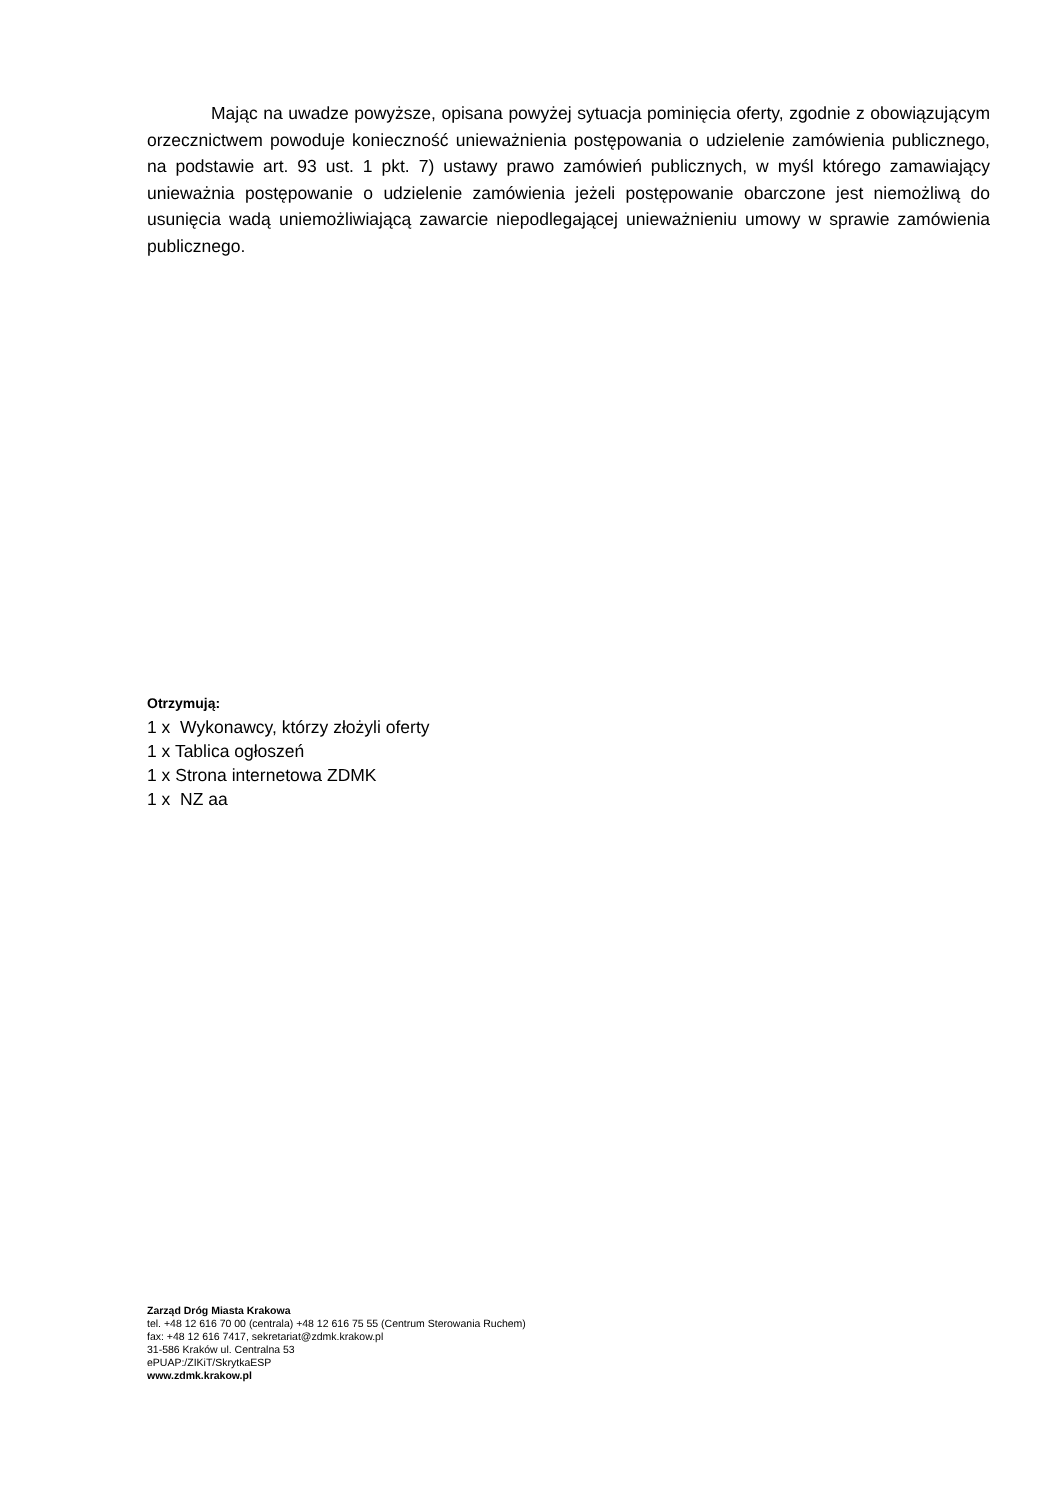Mając na uwadze powyższe, opisana powyżej sytuacja pominięcia oferty, zgodnie z obowiązującym orzecznictwem powoduje konieczność unieważnienia postępowania o udzielenie zamówienia publicznego, na podstawie art. 93 ust. 1 pkt. 7) ustawy prawo zamówień publicznych, w myśl którego zamawiający unieważnia postępowanie o udzielenie zamówienia jeżeli postępowanie obarczone jest niemożliwą do usunięcia wadą uniemożliwiającą zawarcie niepodlegającej unieważnieniu umowy w sprawie zamówienia publicznego.
Otrzymują:
1 x Wykonawcy, którzy złożyli oferty
1 x Tablica ogłoszeń
1 x Strona internetowa ZDMK
1 x NZ aa
Zarząd Dróg Miasta Krakowa
tel. +48 12 616 70 00 (centrala) +48 12 616 75 55 (Centrum Sterowania Ruchem)
fax: +48 12 616 7417, sekretariat@zdmk.krakow.pl
31-586 Kraków ul. Centralna 53
ePUAP:/ZIKiT/SkrytkaESP
www.zdmk.krakow.pl